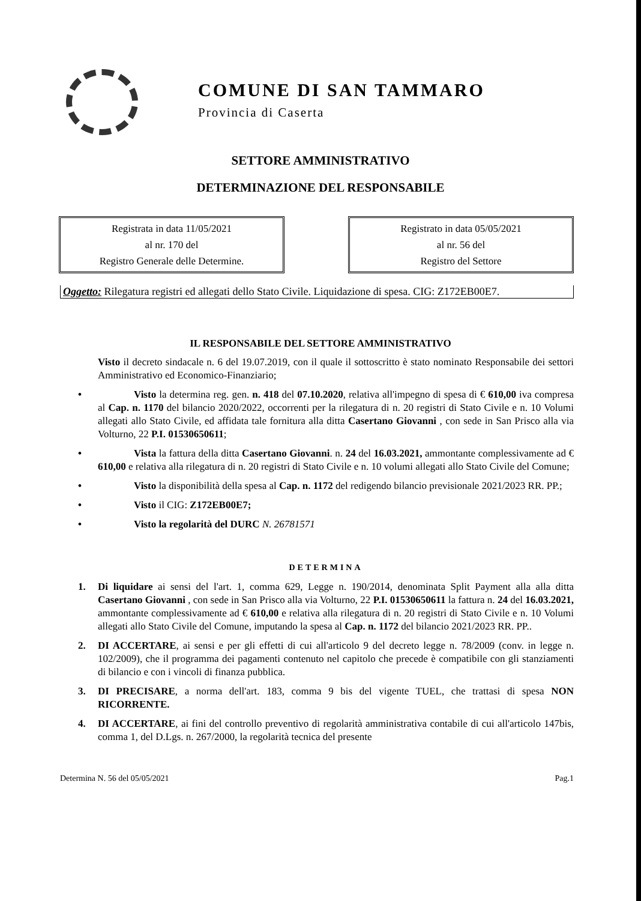COMUNE DI SAN TAMMARO
Provincia di Caserta
SETTORE AMMINISTRATIVO
DETERMINAZIONE DEL RESPONSABILE
Registrata in data 11/05/2021
al nr. 170 del
Registro Generale delle Determine.
Registrato in data 05/05/2021
al nr. 56 del
Registro del Settore
Oggetto: Rilegatura registri ed allegati dello Stato Civile. Liquidazione di spesa. CIG: Z172EB00E7.
IL RESPONSABILE DEL SETTORE AMMINISTRATIVO
Visto il decreto sindacale n. 6 del 19.07.2019, con il quale il sottoscritto è stato nominato Responsabile dei settori Amministrativo ed Economico-Finanziario;
• Visto la determina reg. gen. n. 418 del 07.10.2020, relativa all'impegno di spesa di € 610,00 iva compresa al Cap. n. 1170 del bilancio 2020/2022, occorrenti per la rilegatura di n. 20 registri di Stato Civile e n. 10 Volumi allegati allo Stato Civile, ed affidata tale fornitura alla ditta Casertano Giovanni , con sede in San Prisco alla via Volturno, 22 P.I. 01530650611;
• Vista la fattura della ditta Casertano Giovanni. n. 24 del 16.03.2021, ammontante complessivamente ad € 610,00 e relativa alla rilegatura di n. 20 registri di Stato Civile e n. 10 volumi allegati allo Stato Civile del Comune;
• Visto la disponibilità della spesa al Cap. n. 1172 del redigendo bilancio previsionale 2021/2023 RR. PP.;
• Visto il CIG: Z172EB00E7;
• Visto la regolarità del DURC N. 26781571
DETERMINA
1. Di liquidare ai sensi del l'art. 1, comma 629, Legge n. 190/2014, denominata Split Payment alla alla ditta Casertano Giovanni , con sede in San Prisco alla via Volturno, 22 P.I. 01530650611 la fattura n. 24 del 16.03.2021, ammontante complessivamente ad € 610,00 e relativa alla rilegatura di n. 20 registri di Stato Civile e n. 10 Volumi allegati allo Stato Civile del Comune, imputando la spesa al Cap. n. 1172 del bilancio 2021/2023 RR. PP..
2. DI ACCERTARE, ai sensi e per gli effetti di cui all'articolo 9 del decreto legge n. 78/2009 (conv. in legge n. 102/2009), che il programma dei pagamenti contenuto nel capitolo che precede è compatibile con gli stanziamenti di bilancio e con i vincoli di finanza pubblica.
3. DI PRECISARE, a norma dell'art. 183, comma 9 bis del vigente TUEL, che trattasi di spesa NON RICORRENTE.
4. DI ACCERTARE, ai fini del controllo preventivo di regolarità amministrativa contabile di cui all'articolo 147bis, comma 1, del D.Lgs. n. 267/2000, la regolarità tecnica del presente
Determina N. 56 del 05/05/2021 Pag.1